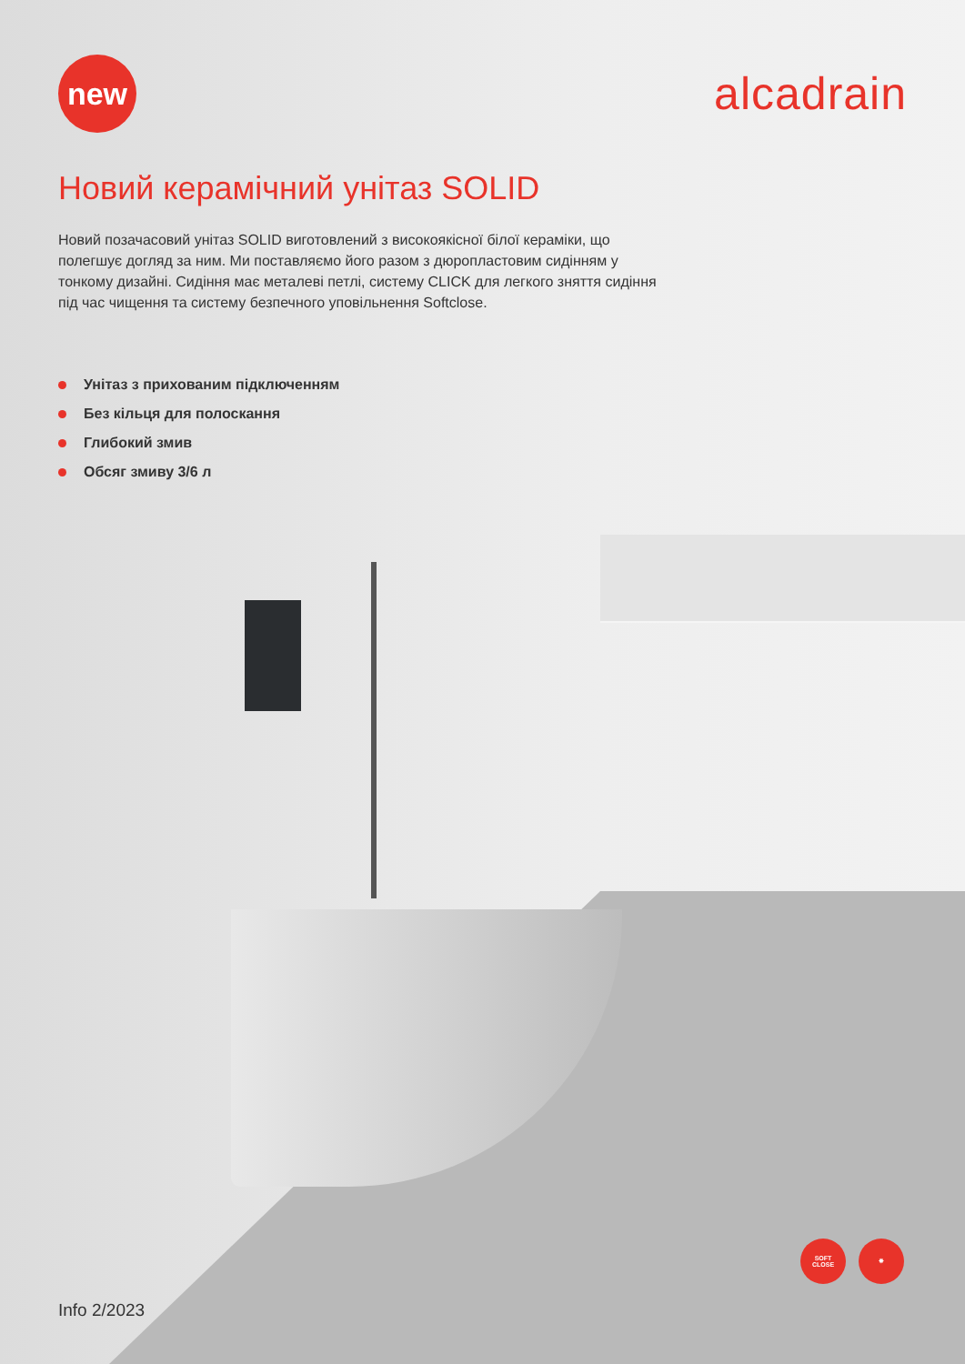new
alcadrain
Новий керамічний унітаз SOLID
Новий позачасовий унітаз SOLID виготовлений з високоякісної білої кераміки, що полегшує догляд за ним. Ми поставляємо його разом з дюропластовим сидінням у тонкому дизайні. Сидіння має металеві петлі, систему CLICK для легкого зняття сидіння під час чищення та систему безпечного уповільнення Softclose.
Унітаз з прихованим підключенням
Без кільця для полоскання
Глибокий змив
Обсяг змиву 3/6 л
SOFT
CLOSE
✸
Info 2/2023